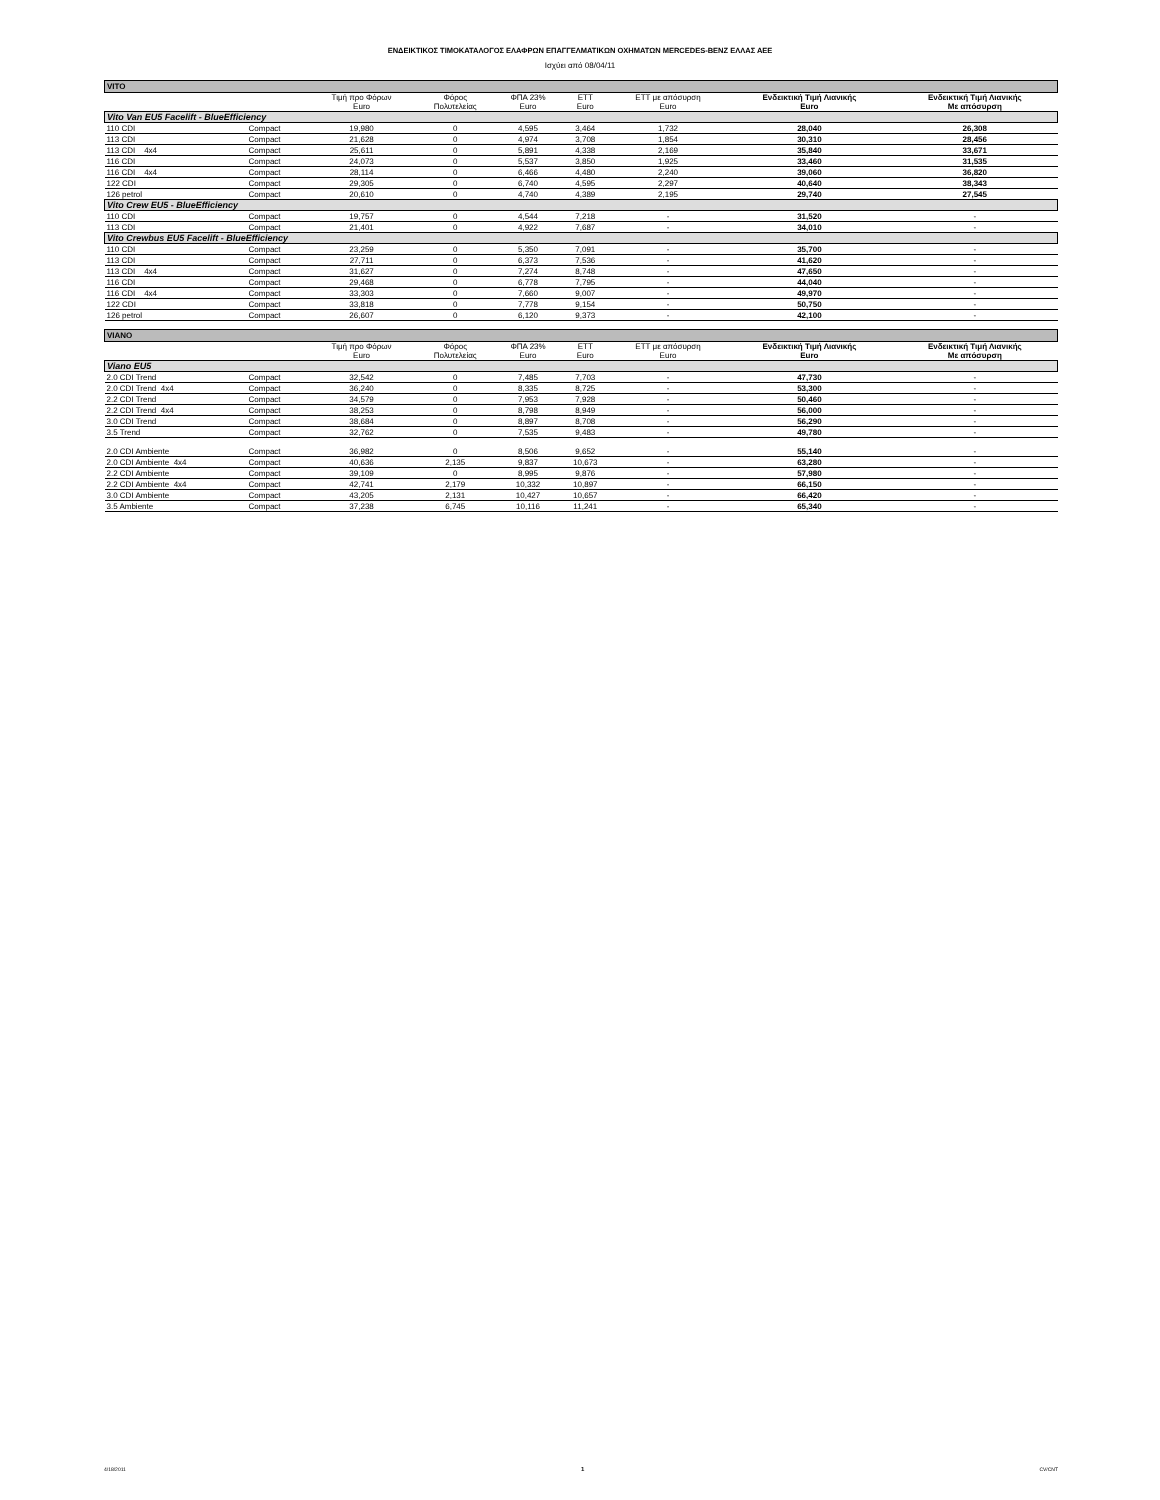ΕΝΔΕΙΚΤΙΚΟΣ ΤΙΜΟΚΑΤΑΛΟΓΟΣ ΕΛΑΦΡΩΝ ΕΠΑΓΓΕΛΜΑΤΙΚΩΝ ΟΧΗΜΑΤΩΝ MERCEDES-BENZ ΕΛΛΑΣ ΑΕΕ
Ισχύει από 08/04/11
| VITO | | | | | | | | |
| | | Τιμή προ Φόρων Euro | Φόρος Πολυτελείας | ΦΠΑ 23% Euro | ΕΤΤ Euro | ΕΤΤ με απόσυρση Euro | Ενδεικτική Τιμή Λιανικής Euro | Ενδεικτική Τιμή Λιανικής Με απόσυρση |
| Vito Van EU5 Facelift - BlueEfficiency | | | | | | | | |
| 110 CDI | Compact | 19,980 | 0 | 4,595 | 3,464 | 1,732 | 28,040 | 26,308 |
| 113 CDI | Compact | 21,628 | 0 | 4,974 | 3,708 | 1,854 | 30,310 | 28,456 |
| 113 CDI 4x4 | Compact | 25,611 | 0 | 5,891 | 4,338 | 2,169 | 35,840 | 33,671 |
| 116 CDI | Compact | 24,073 | 0 | 5,537 | 3,850 | 1,925 | 33,460 | 31,535 |
| 116 CDI 4x4 | Compact | 28,114 | 0 | 6,466 | 4,480 | 2,240 | 39,060 | 36,820 |
| 122 CDI | Compact | 29,305 | 0 | 6,740 | 4,595 | 2,297 | 40,640 | 38,343 |
| 126 petrol | Compact | 20,610 | 0 | 4,740 | 4,389 | 2,195 | 29,740 | 27,545 |
| Vito Crew EU5 - BlueEfficiency | | | | | | | | |
| 110 CDI | Compact | 19,757 | 0 | 4,544 | 7,218 | - | 31,520 | - |
| 113 CDI | Compact | 21,401 | 0 | 4,922 | 7,687 | - | 34,010 | - |
| Vito Crewbus EU5 Facelift - BlueEfficiency | | | | | | | | |
| 110 CDI | Compact | 23,259 | 0 | 5,350 | 7,091 | - | 35,700 | - |
| 113 CDI | Compact | 27,711 | 0 | 6,373 | 7,536 | - | 41,620 | - |
| 113 CDI 4x4 | Compact | 31,627 | 0 | 7,274 | 8,748 | - | 47,650 | - |
| 116 CDI | Compact | 29,468 | 0 | 6,778 | 7,795 | - | 44,040 | - |
| 116 CDI 4x4 | Compact | 33,303 | 0 | 7,660 | 9,007 | - | 49,970 | - |
| 122 CDI | Compact | 33,818 | 0 | 7,778 | 9,154 | - | 50,750 | - |
| 126 petrol | Compact | 26,607 | 0 | 6,120 | 9,373 | - | 42,100 | - |
| VIANO | | | | | | | | |
| | | Τιμή προ Φόρων Euro | Φόρος Πολυτελείας | ΦΠΑ 23% Euro | ΕΤΤ Euro | ΕΤΤ με απόσυρση Euro | Ενδεικτική Τιμή Λιανικής Euro | Ενδεικτική Τιμή Λιανικής Με απόσυρση |
| Viano EU5 | | | | | | | | |
| 2.0 CDI Trend | Compact | 32,542 | 0 | 7,485 | 7,703 | - | 47,730 | - |
| 2.0 CDI Trend 4x4 | Compact | 36,240 | 0 | 8,335 | 8,725 | - | 53,300 | - |
| 2.2 CDI Trend | Compact | 34,579 | 0 | 7,953 | 7,928 | - | 50,460 | - |
| 2.2 CDI Trend 4x4 | Compact | 38,253 | 0 | 8,798 | 8,949 | - | 56,000 | - |
| 3.0 CDI Trend | Compact | 38,684 | 0 | 8,897 | 8,708 | - | 56,290 | - |
| 3.5 Trend | Compact | 32,762 | 0 | 7,535 | 9,483 | - | 49,780 | - |
| 2.0 CDI Ambiente | Compact | 36,982 | 0 | 8,506 | 9,652 | - | 55,140 | - |
| 2.0 CDI Ambiente 4x4 | Compact | 40,636 | 2,135 | 9,837 | 10,673 | - | 63,280 | - |
| 2.2 CDI Ambiente | Compact | 39,109 | 0 | 8,995 | 9,876 | - | 57,980 | - |
| 2.2 CDI Ambiente 4x4 | Compact | 42,741 | 2,179 | 10,332 | 10,897 | - | 66,150 | - |
| 3.0 CDI Ambiente | Compact | 43,205 | 2,131 | 10,427 | 10,657 | - | 66,420 | - |
| 3.5 Ambiente | Compact | 37,238 | 6,745 | 10,116 | 11,241 | - | 65,340 | - |
4/18/2011 1 CV/CNT